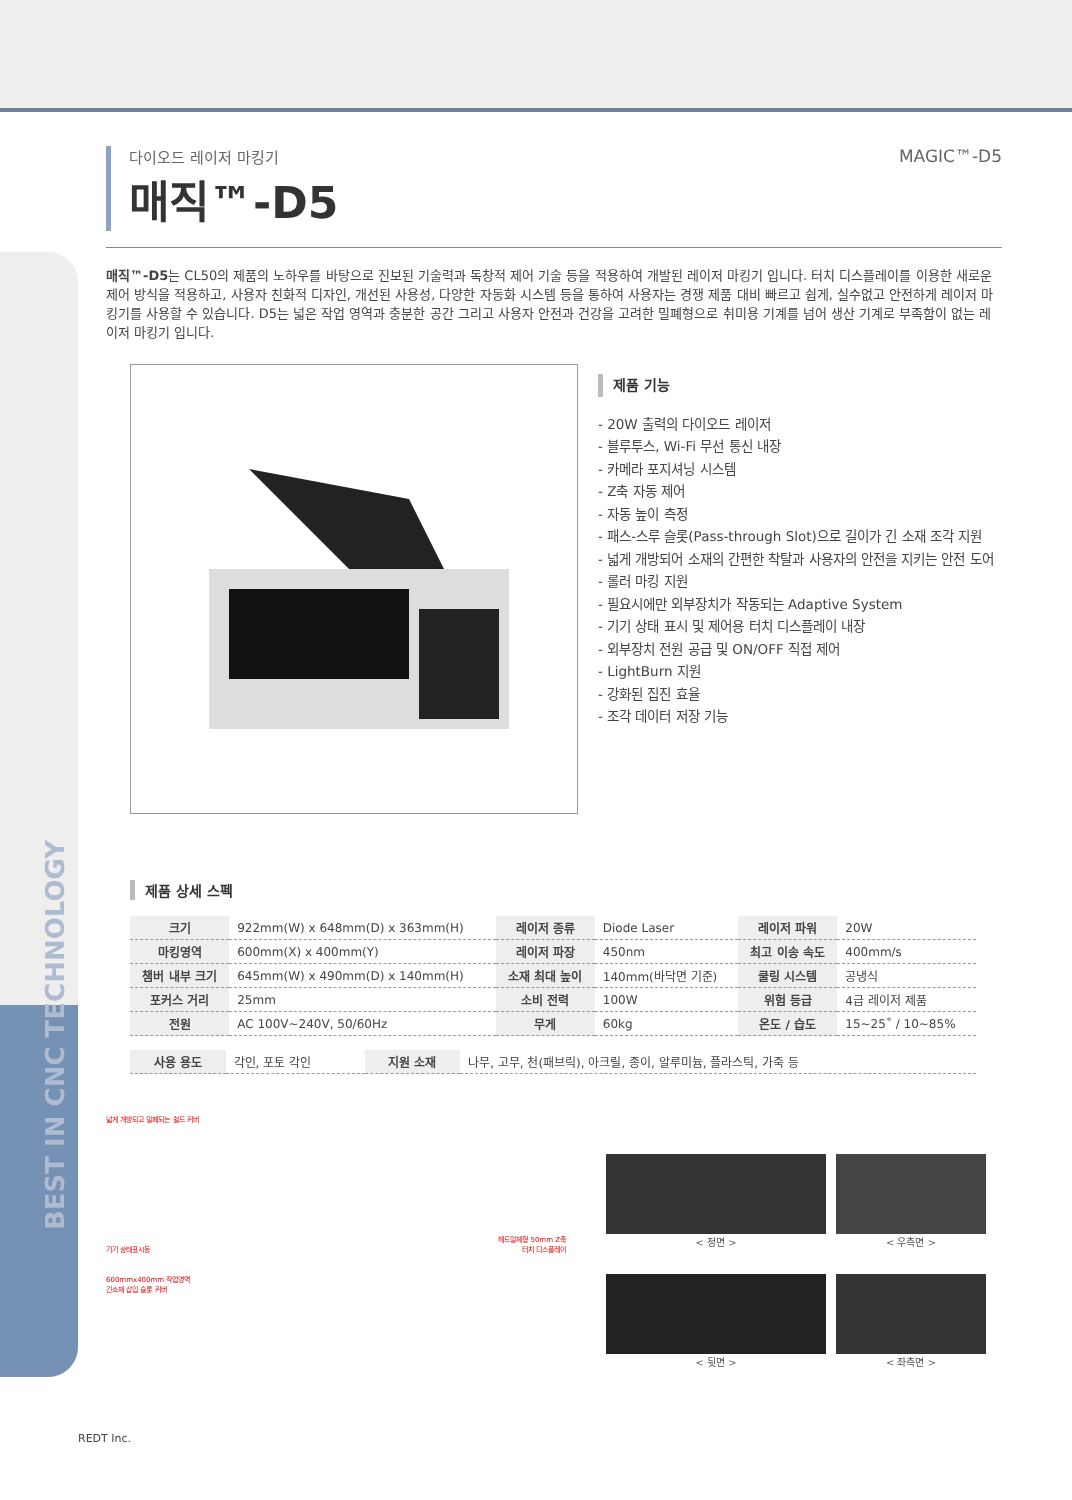BEST IN CNC TECHNOLOGY
다이오드 레이저 마킹기
매직™-D5
MAGIC™-D5
매직™-D5는 CL50의 제품의 노하우를 바탕으로 진보된 기술력과 독창적 제어 기술 등을 적용하여 개발된 레이저 마킹기 입니다. 터치 디스플레이를 이용한 새로운 제어 방식을 적용하고, 사용자 친화적 디자인, 개선된 사용성, 다양한 자동화 시스템 등을 통하여 사용자는 경쟁 제품 대비 빠르고 쉽게, 실수없고 안전하게 레이저 마킹기를 사용할 수 있습니다. D5는 넓은 작업 영역과 충분한 공간 그리고 사용자 안전과 건강을 고려한 밀폐형으로 취미용 기계를 넘어 생산 기계로 부족함이 없는 레이저 마킹기 입니다.
제품 기능
- 20W 출력의 다이오드 레이저
- 블루투스, Wi-Fi 무선 통신 내장
- 카메라 포지셔닝 시스템
- Z축 자동 제어
- 자동 높이 측정
- 패스-스루 슬롯(Pass-through Slot)으로 길이가 긴 소재 조각 지원
- 넓게 개방되어 소재의 간편한 착탈과 사용자의 안전을 지키는 안전 도어
- 롤러 마킹 지원
- 필요시에만 외부장치가 작동되는 Adaptive System
- 기기 상태 표시 및 제어용 터치 디스플레이 내장
- 외부장치 전원 공급 및 ON/OFF 직접 제어
- LightBurn 지원
- 강화된 집진 효율
- 조각 데이터 저장 기능
제품 상세 스펙
| 크기 | 922mm(W) x 648mm(D) x 363mm(H) | 레이저 종류 | Diode Laser | 레이저 파워 | 20W |
| 마킹영역 | 600mm(X) x 400mm(Y) | 레이저 파장 | 450nm | 최고 이송 속도 | 400mm/s |
| 챔버 내부 크기 | 645mm(W) x 490mm(D) x 140mm(H) | 소재 최대 높이 | 140mm(바닥면 기준) | 쿨링 시스템 | 공냉식 |
| 포커스 거리 | 25mm | 소비 전력 | 100W | 위험 등급 | 4급 레이저 제품 |
| 전원 | AC 100V~240V, 50/60Hz | 무게 | 60kg | 온도 / 습도 | 15~25˚ / 10~85% |
| 사용 용도 | 각인, 포토 각인 | 지원 소재 | 나무, 고무, 천(패브릭), 아크릴, 종이, 알루미늄, 플라스틱, 가죽 등 |
넓게 개방되고 밀폐되는 쉴드 커버
기기 상태표시등
600mmx400mm 작업영역
긴소재 삽입 슬롯 커버
헤드일체형 50mm Z축
터치 디스플레이
< 정면 >
< 우측면 >
< 뒷면 >
< 좌측면 >
REDT Inc.